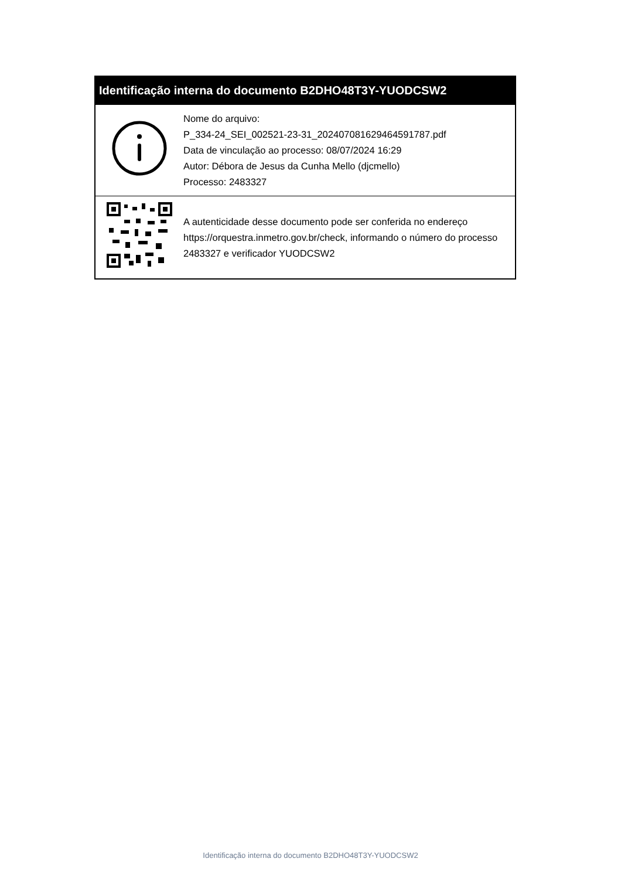| Identificação interna do documento B2DHO48T3Y-YUODCSW2 | |
| --- | --- |
| | Nome do arquivo: P_334-24_SEI_002521-23-31_20240708162946459178­7.pdf Data de vinculação ao processo: 08/07/2024 16:29 Autor: Débora de Jesus da Cunha Mello (djcmello) Processo: 2483327 |
| | A autenticidade desse documento pode ser conferida no endereço https://orquestra.inmetro.gov.br/check, informando o número do processo 2483327 e verificador YUODCSW2 |
Identificação interna do documento B2DHO48T3Y-YUODCSW2